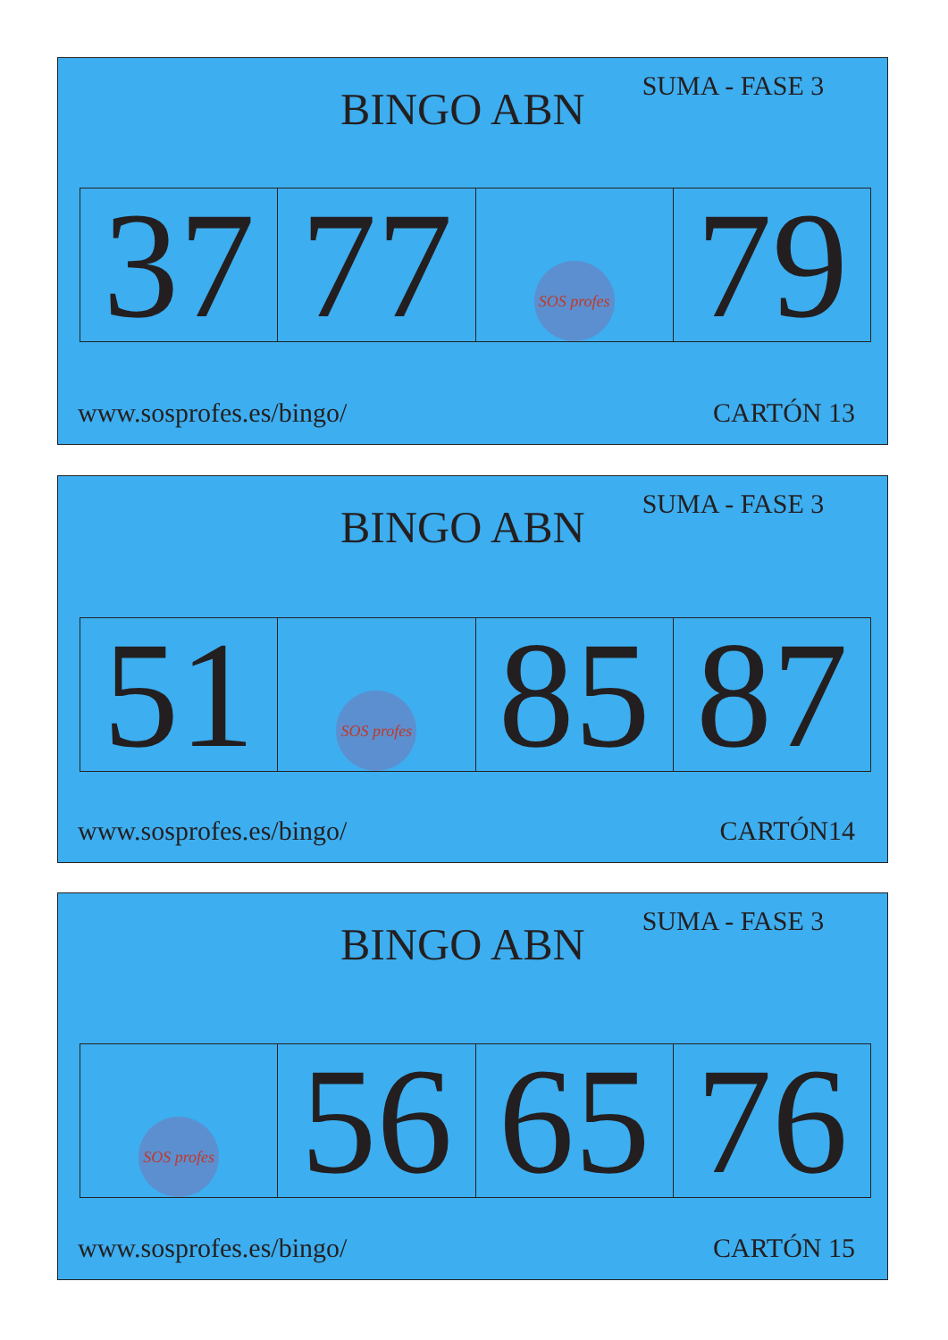BINGO ABN
SUMA - FASE 3
| 37 | 77 | SOS profes | 79 |
www.sosprofes.es/bingo/ CARTÓN 13
BINGO ABN
SUMA - FASE 3
| 51 | SOS profes | 85 | 87 |
www.sosprofes.es/bingo/ CARTÓN14
BINGO ABN
SUMA - FASE 3
| SOS profes | 56 | 65 | 76 |
www.sosprofes.es/bingo/ CARTÓN 15